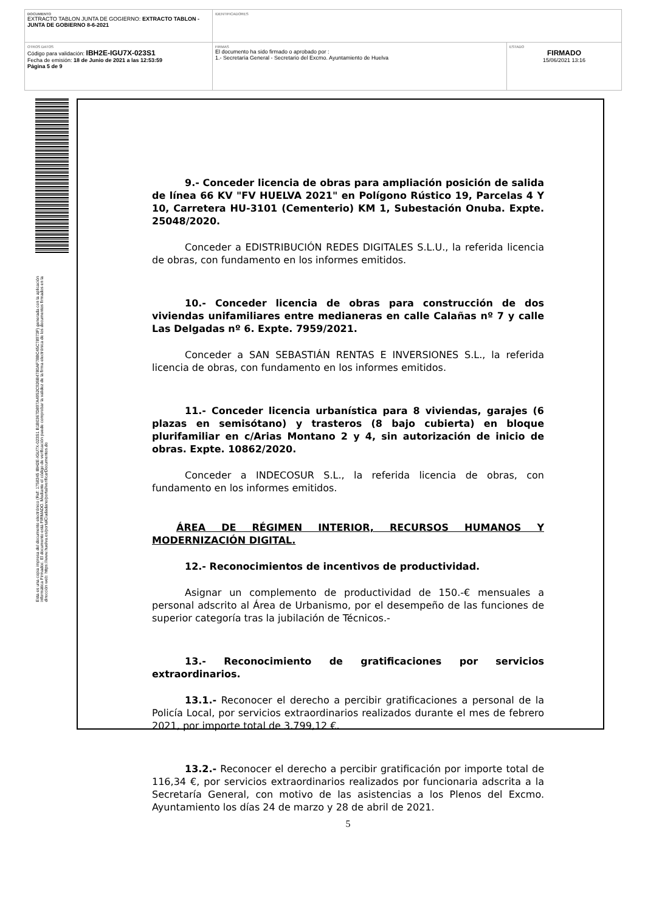| DOCUMENTO EXTRACTO TABLON JUNTA DE GOGIERNO: EXTRACTO TABLON - JUNTA DE GOBIERNO 8-6-2021 | IDENTIFICADORES | |
| OTROS DATOS Código para validación: IBH2E-IGU7X-023S1 Fecha de emisión: 18 de Junio de 2021 a las 12:53:59 Página 5 de 9 | FIRMAS El documento ha sido firmado o aprobado por : 1.- Secretaría General - Secretario del Excmo. Ayuntamiento de Huelva | ESTADO FIRMADO 15/06/2021 13:16 |
Esta es una copia impresa del documento electrónico (Ref: 1758345 IBH2E-IGU7X-023S1 B1B0367D897A4952C926B4780AF78BC45C78973F) generada con la aplicación informática Firmadoc. El documento está FIRMADO. Mediante el código de verificación puede comprobar la validez de la firma electrónica de los documentos firmados en la dirección web: https://www.huelva.es/portalCiudadano/portal/verificarDocumentos.do
9.- Conceder licencia de obras para ampliación posición de salida de línea 66 KV "FV HUELVA 2021" en Polígono Rústico 19, Parcelas 4 Y 10, Carretera HU-3101 (Cementerio) KM 1, Subestación Onuba. Expte. 25048/2020.
Conceder a EDISTRIBUCIÓN REDES DIGITALES S.L.U., la referida licencia de obras, con fundamento en los informes emitidos.
10.- Conceder licencia de obras para construcción de dos viviendas unifamiliares entre medianeras en calle Calañas nº 7 y calle Las Delgadas nº 6. Expte. 7959/2021.
Conceder a SAN SEBASTIÁN RENTAS E INVERSIONES S.L., la referida licencia de obras, con fundamento en los informes emitidos.
11.- Conceder licencia urbanística para 8 viviendas, garajes (6 plazas en semisótano) y trasteros (8 bajo cubierta) en bloque plurifamiliar en c/Arias Montano 2 y 4, sin autorización de inicio de obras. Expte. 10862/2020.
Conceder a INDECOSUR S.L., la referida licencia de obras, con fundamento en los informes emitidos.
ÁREA DE RÉGIMEN INTERIOR, RECURSOS HUMANOS Y MODERNIZACIÓN DIGITAL.
12.- Reconocimientos de incentivos de productividad.
Asignar un complemento de productividad de 150.-€ mensuales a personal adscrito al Área de Urbanismo, por el desempeño de las funciones de superior categoría tras la jubilación de Técnicos.-
13.- Reconocimiento de gratificaciones por servicios extraordinarios.
13.1.- Reconocer el derecho a percibir gratificaciones a personal de la Policía Local, por servicios extraordinarios realizados durante el mes de febrero 2021, por importe total de 3.799,12 €.
13.2.- Reconocer el derecho a percibir gratificación por importe total de 116,34 €, por servicios extraordinarios realizados por funcionaria adscrita a la Secretaría General, con motivo de las asistencias a los Plenos del Excmo. Ayuntamiento los días 24 de marzo y 28 de abril de 2021.
5